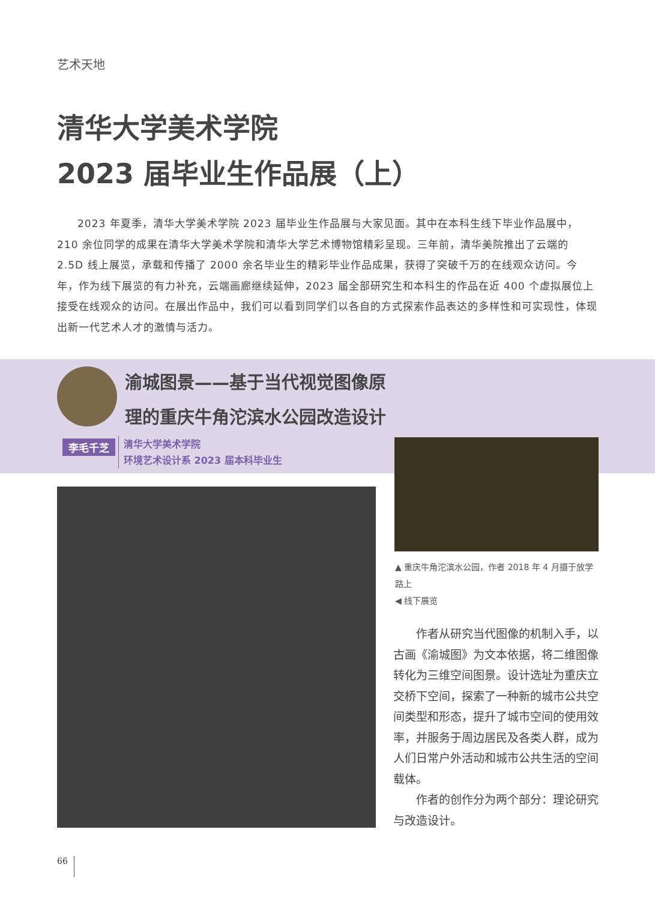艺术天地
清华大学美术学院
2023 届毕业生作品展（上）
2023 年夏季，清华大学美术学院 2023 届毕业生作品展与大家见面。其中在本科生线下毕业作品展中，210 余位同学的成果在清华大学美术学院和清华大学艺术博物馆精彩呈现。三年前，清华美院推出了云端的 2.5D 线上展览，承载和传播了 2000 余名毕业生的精彩毕业作品成果，获得了突破千万的在线观众访问。今年，作为线下展览的有力补充，云端画廊继续延伸，2023 届全部研究生和本科生的作品在近 400 个虚拟展位上接受在线观众的访问。在展出作品中，我们可以看到同学们以各自的方式探索作品表达的多样性和可实现性，体现出新一代艺术人才的激情与活力。
渝城图景——基于当代视觉图像原
理的重庆牛角沱滨水公园改造设计
李毛千芝
清华大学美术学院
环境艺术设计系 2023 届本科毕业生
▲ 重庆牛角沱滨水公园，作者 2018 年 4 月摄于放学路上
◀ 线下展览
作者从研究当代图像的机制入手，以古画《渝城图》为文本依据，将二维图像转化为三维空间图景。设计选址为重庆立交桥下空间，探索了一种新的城市公共空间类型和形态，提升了城市空间的使用效率，并服务于周边居民及各类人群，成为人们日常户外活动和城市公共生活的空间载体。
作者的创作分为两个部分：理论研究与改造设计。
66